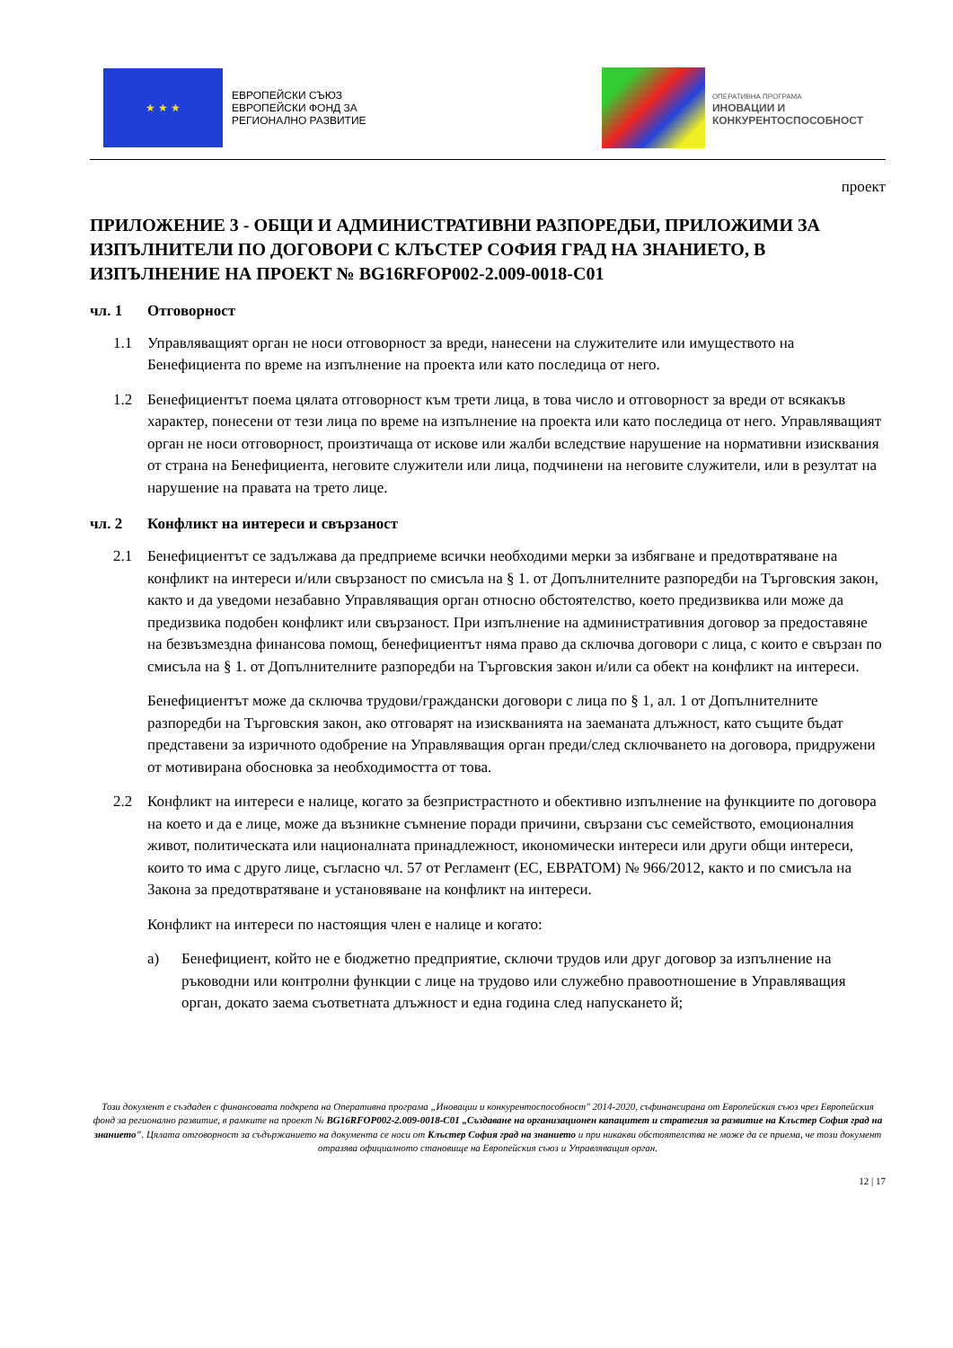★ ★ ★
ЕВРОПЕЙСКИ СЪЮЗ
ЕВРОПЕЙСКИ ФОНД ЗА
РЕГИОНАЛНО РАЗВИТИЕ
ОПЕРАТИВНА ПРОГРАМА
ИНОВАЦИИ И
КОНКУРЕНТОСПОСОБНОСТ
проект
ПРИЛОЖЕНИЕ 3 - ОБЩИ И АДМИНИСТРАТИВНИ РАЗПОРЕДБИ, ПРИЛОЖИМИ ЗА ИЗПЪЛНИТЕЛИ ПО ДОГОВОРИ С КЛЪСТЕР СОФИЯ ГРАД НА ЗНАНИЕТО, В ИЗПЪЛНЕНИЕ НА ПРОЕКТ № BG16RFOP002-2.009-0018-C01
чл. 1 Отговорност
1.1 Управляващият орган не носи отговорност за вреди, нанесени на служителите или имуществото на Бенефициента по време на изпълнение на проекта или като последица от него.
1.2 Бенефициентът поема цялата отговорност към трети лица, в това число и отговорност за вреди от всякакъв характер, понесени от тези лица по време на изпълнение на проекта или като последица от него. Управляващият орган не носи отговорност, произтичаща от искове или жалби вследствие нарушение на нормативни изисквания от страна на Бенефициента, неговите служители или лица, подчинени на неговите служители, или в резултат на нарушение на правата на трето лице.
чл. 2 Конфликт на интереси и свързаност
2.1 Бенефициентът се задължава да предприеме всички необходими мерки за избягване и предотвратяване на конфликт на интереси и/или свързаност по смисъла на § 1. от Допълнителните разпоредби на Търговския закон, както и да уведоми незабавно Управляващия орган относно обстоятелство, което предизвиква или може да предизвика подобен конфликт или свързаност. При изпълнение на административния договор за предоставяне на безвъзмездна финансова помощ, бенефициентът няма право да сключва договори с лица, с които е свързан по смисъла на § 1. от Допълнителните разпоредби на Търговския закон и/или са обект на конфликт на интереси.
Бенефициентът може да сключва трудови/граждански договори с лица по § 1, ал. 1 от Допълнителните разпоредби на Търговския закон, ако отговарят на изискванията на заеманата длъжност, като същите бъдат представени за изричното одобрение на Управляващия орган преди/след сключването на договора, придружени от мотивирана обосновка за необходимостта от това.
2.2 Конфликт на интереси е налице, когато за безпристрастното и обективно изпълнение на функциите по договора на което и да е лице, може да възникне съмнение поради причини, свързани със семейството, емоционалния живот, политическата или националната принадлежност, икономически интереси или други общи интереси, които то има с друго лице, съгласно чл. 57 от Регламент (ЕС, ЕВРАТОМ) № 966/2012, както и по смисъла на Закона за предотвратяване и установяване на конфликт на интереси.
Конфликт на интереси по настоящия член е налице и когато:
а) Бенефициент, който не е бюджетно предприятие, сключи трудов или друг договор за изпълнение на ръководни или контролни функции с лице на трудово или служебно правоотношение в Управляващия орган, докато заема съответната длъжност и една година след напускането й;
Този документ е създаден с финансовата подкрепа на Оперативна програма „Иновации и конкурентоспособност" 2014-2020, съфинансирана от Европейския съюз чрез Европейския фонд за регионално развитие, в рамките на проект № BG16RFOP002-2.009-0018-C01 „Създаване на организационен капацитет и стратегия за развитие на Клъстер София град на знанието". Цялата отговорност за съдържанието на документа се носи от Клъстер София град на знанието и при никакви обстоятелства не може да се приема, че този документ отразява официалното становище на Европейския съюз и Управляващия орган.
12 | 17